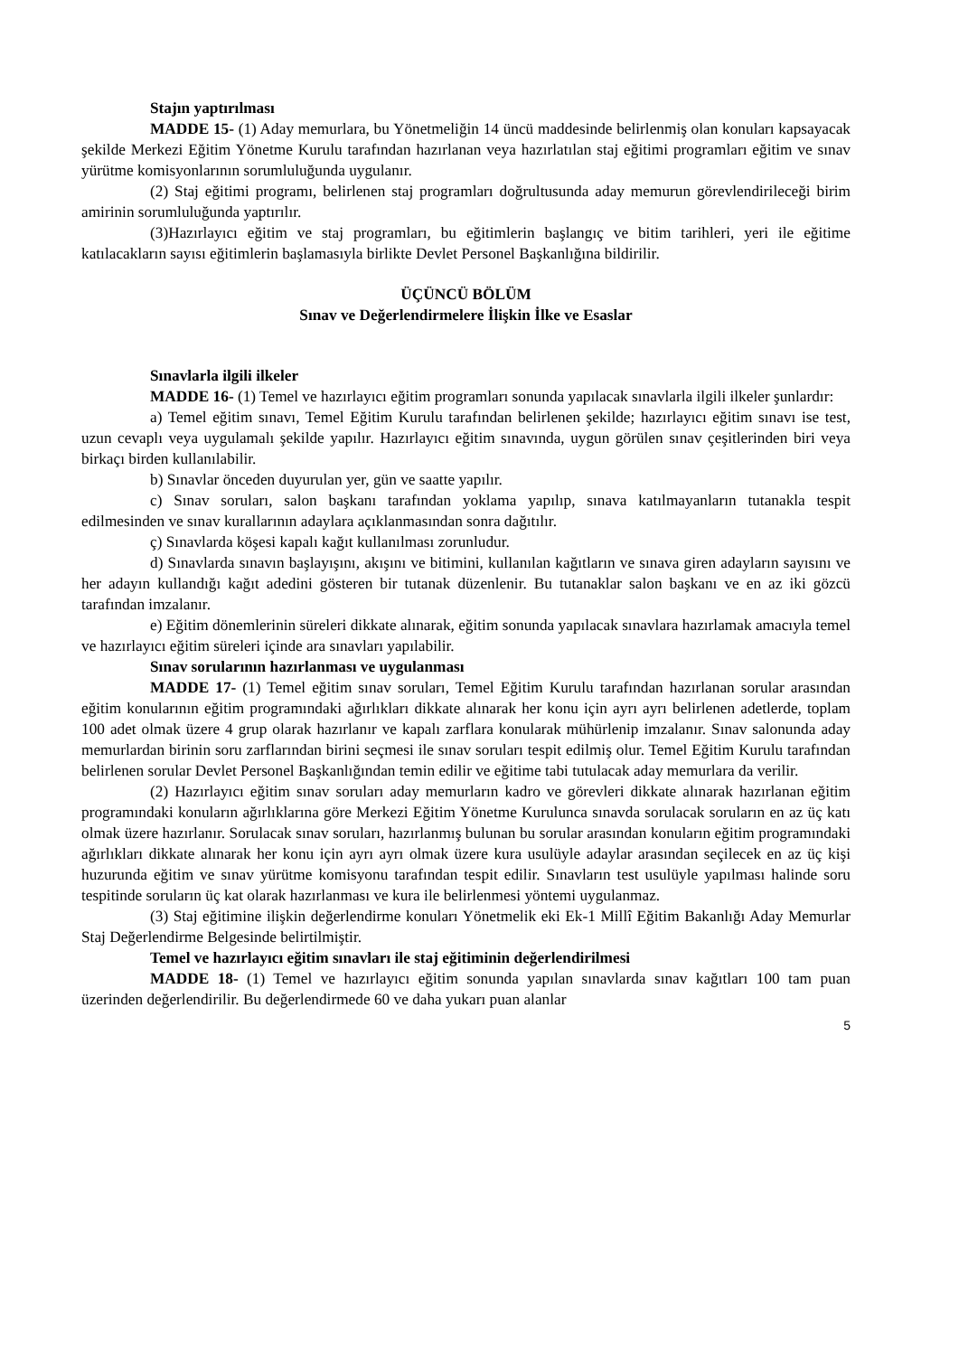Stajın yaptırılması
MADDE 15- (1) Aday memurlara, bu Yönetmeliğin 14 üncü maddesinde belirlenmiş olan konuları kapsayacak şekilde Merkezi Eğitim Yönetme Kurulu tarafından hazırlanan veya hazırlatılan staj eğitimi programları eğitim ve sınav yürütme komisyonlarının sorumluluğunda uygulanır.
(2) Staj eğitimi programı, belirlenen staj programları doğrultusunda aday memurun görevlendirileceği birim amirinin sorumluluğunda yaptırılır.
(3)Hazırlayıcı eğitim ve staj programları, bu eğitimlerin başlangıç ve bitim tarihleri, yeri ile eğitime katılacakların sayısı eğitimlerin başlamasıyla birlikte Devlet Personel Başkanlığına bildirilir.
ÜÇÜNCÜ BÖLÜM
Sınav ve Değerlendirmelere İlişkin İlke ve Esaslar
Sınavlarla ilgili ilkeler
MADDE 16- (1) Temel ve hazırlayıcı eğitim programları sonunda yapılacak sınavlarla ilgili ilkeler şunlardır:
a) Temel eğitim sınavı, Temel Eğitim Kurulu tarafından belirlenen şekilde; hazırlayıcı eğitim sınavı ise test, uzun cevaplı veya uygulamalı şekilde yapılır. Hazırlayıcı eğitim sınavında, uygun görülen sınav çeşitlerinden biri veya birkaçı birden kullanılabilir.
b) Sınavlar önceden duyurulan yer, gün ve saatte yapılır.
c) Sınav soruları, salon başkanı tarafından yoklama yapılıp, sınava katılmayanların tutanakla tespit edilmesinden ve sınav kurallarının adaylara açıklanmasından sonra dağıtılır.
ç) Sınavlarda köşesi kapalı kağıt kullanılması zorunludur.
d) Sınavlarda sınavın başlayışını, akışını ve bitimini, kullanılan kağıtların ve sınava giren adayların sayısını ve her adayın kullandığı kağıt adedini gösteren bir tutanak düzenlenir. Bu tutanaklar salon başkanı ve en az iki gözcü tarafından imzalanır.
e) Eğitim dönemlerinin süreleri dikkate alınarak, eğitim sonunda yapılacak sınavlara hazırlamak amacıyla temel ve hazırlayıcı eğitim süreleri içinde ara sınavları yapılabilir.
Sınav sorularının hazırlanması ve uygulanması
MADDE 17- (1) Temel eğitim sınav soruları, Temel Eğitim Kurulu tarafından hazırlanan sorular arasından eğitim konularının eğitim programındaki ağırlıkları dikkate alınarak her konu için ayrı ayrı belirlenen adetlerde, toplam 100 adet olmak üzere 4 grup olarak hazırlanır ve kapalı zarflara konularak mühürlenip imzalanır. Sınav salonunda aday memurlardan birinin soru zarflarından birini seçmesi ile sınav soruları tespit edilmiş olur. Temel Eğitim Kurulu tarafından belirlenen sorular Devlet Personel Başkanlığından temin edilir ve eğitime tabi tutulacak aday memurlara da verilir.
(2) Hazırlayıcı eğitim sınav soruları aday memurların kadro ve görevleri dikkate alınarak hazırlanan eğitim programındaki konuların ağırlıklarına göre Merkezi Eğitim Yönetme Kurulunca sınavda sorulacak soruların en az üç katı olmak üzere hazırlanır. Sorulacak sınav soruları, hazırlanmış bulunan bu sorular arasından konuların eğitim programındaki ağırlıkları dikkate alınarak her konu için ayrı ayrı olmak üzere kura usulüyle adaylar arasından seçilecek en az üç kişi huzurunda eğitim ve sınav yürütme komisyonu tarafından tespit edilir. Sınavların test usulüyle yapılması halinde soru tespitinde soruların üç kat olarak hazırlanması ve kura ile belirlenmesi yöntemi uygulanmaz.
(3) Staj eğitimine ilişkin değerlendirme konuları Yönetmelik eki Ek-1 Millî Eğitim Bakanlığı Aday Memurlar Staj Değerlendirme Belgesinde belirtilmiştir.
Temel ve hazırlayıcı eğitim sınavları ile staj eğitiminin değerlendirilmesi
MADDE 18- (1) Temel ve hazırlayıcı eğitim sonunda yapılan sınavlarda sınav kağıtları 100 tam puan üzerinden değerlendirilir. Bu değerlendirmede 60 ve daha yukarı puan alanlar
5